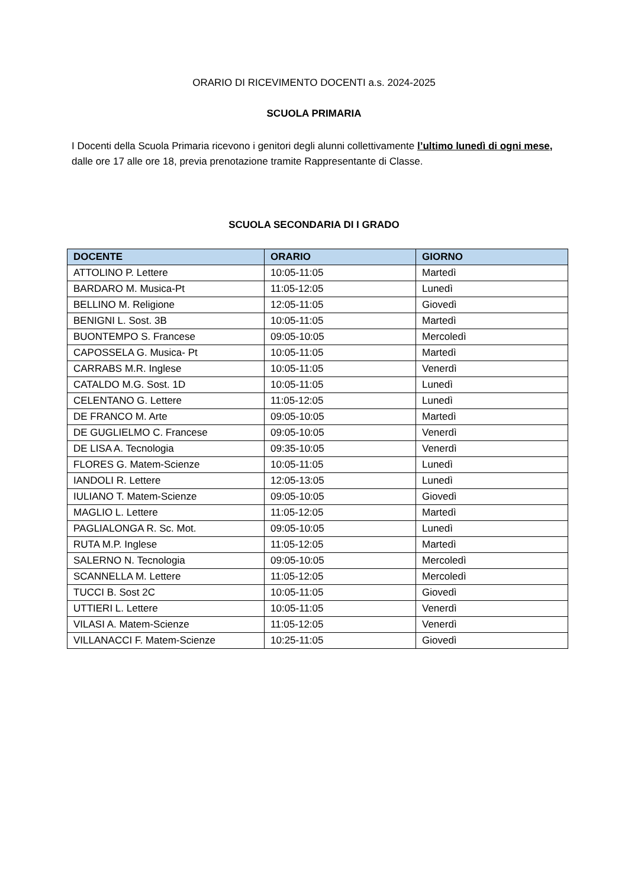ORARIO DI RICEVIMENTO DOCENTI a.s. 2024-2025
SCUOLA PRIMARIA
I Docenti della Scuola Primaria ricevono i genitori degli alunni collettivamente l’ultimo lunedì di ogni mese, dalle ore 17 alle ore 18, previa prenotazione tramite Rappresentante di Classe.
SCUOLA SECONDARIA DI I GRADO
| DOCENTE | ORARIO | GIORNO |
| --- | --- | --- |
| ATTOLINO P. Lettere | 10:05-11:05 | Martedì |
| BARDARO M. Musica-Pt | 11:05-12:05 | Lunedì |
| BELLINO M. Religione | 12:05-11:05 | Giovedì |
| BENIGNI L. Sost. 3B | 10:05-11:05 | Martedì |
| BUONTEMPO S. Francese | 09:05-10:05 | Mercoledì |
| CAPOSSELA G. Musica- Pt | 10:05-11:05 | Martedì |
| CARRABS M.R. Inglese | 10:05-11:05 | Venerdì |
| CATALDO M.G. Sost. 1D | 10:05-11:05 | Lunedì |
| CELENTANO G. Lettere | 11:05-12:05 | Lunedì |
| DE FRANCO M. Arte | 09:05-10:05 | Martedì |
| DE GUGLIELMO C. Francese | 09:05-10:05 | Venerdì |
| DE LISA A. Tecnologia | 09:35-10:05 | Venerdì |
| FLORES G. Matem-Scienze | 10:05-11:05 | Lunedì |
| IANDOLI R. Lettere | 12:05-13:05 | Lunedì |
| IULIANO T. Matem-Scienze | 09:05-10:05 | Giovedì |
| MAGLIO L. Lettere | 11:05-12:05 | Martedì |
| PAGLIALONGA R. Sc. Mot. | 09:05-10:05 | Lunedì |
| RUTA M.P. Inglese | 11:05-12:05 | Martedì |
| SALERNO N. Tecnologia | 09:05-10:05 | Mercoledì |
| SCANNELLA M. Lettere | 11:05-12:05 | Mercoledì |
| TUCCI B. Sost 2C | 10:05-11:05 | Giovedì |
| UTTIERI L. Lettere | 10:05-11:05 | Venerdì |
| VILASI A. Matem-Scienze | 11:05-12:05 | Venerdì |
| VILLANACCI F. Matem-Scienze | 10:25-11:05 | Giovedì |